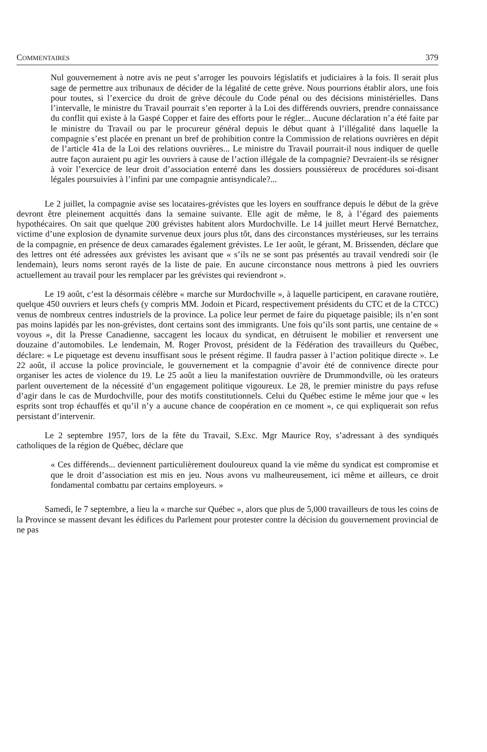COMMENTAIRES 379
Nul gouvernement à notre avis ne peut s’arroger les pouvoirs législatifs et judiciaires à la fois. Il serait plus sage de permettre aux tribunaux de décider de la légalité de cette grève. Nous pourrions établir alors, une fois pour toutes, si l’exercice du droit de grève découle du Code pénal ou des décisions ministérielles. Dans l’intervalle, le ministre du Travail pourrait s’en reporter à la Loi des différends ouvriers, prendre connaissance du conflit qui existe à la Gaspé Copper et faire des efforts pour le régler... Aucune déclaration n’a été faite par le ministre du Travail ou par le procureur général depuis le début quant à l’illégalité dans laquelle la compagnie s’est placée en prenant un bref de prohibition contre la Commission de relations ouvrières en dépit de l’article 41a de la Loi des relations ouvrières... Le ministre du Travail pourrait-il nous indiquer de quelle autre façon auraient pu agir les ouvriers à cause de l’action illégale de la compagnie? Devraient-ils se résigner à voir l’exercice de leur droit d’association enterré dans les dossiers poussiéreux de procédures soi-disant légales poursuivies à l’infini par une compagnie antisyndicale?...
Le 2 juillet, la compagnie avise ses locataires-grévistes que les loyers en souffrance depuis le début de la grève devront être pleinement acquittés dans la semaine suivante. Elle agit de même, le 8, à l’égard des paiements hypothécaires. On sait que quelque 200 grévistes habitent alors Murdochville. Le 14 juillet meurt Hervé Bernatchez, victime d’une explosion de dynamite survenue deux jours plus tôt, dans des circonstances mystérieuses, sur les terrains de la compagnie, en présence de deux camarades également grévistes. Le 1er août, le gérant, M. Brissenden, déclare que des lettres ont été adressées aux grévistes les avisant que « s’ils ne se sont pas présentés au travail vendredi soir (le lendemain), leurs noms seront rayés de la liste de paie. En aucune circonstance nous mettrons à pied les ouvriers actuellement au travail pour les remplacer par les grévistes qui reviendront ».
Le 19 août, c’est la désormais célèbre « marche sur Murdochville », à laquelle participent, en caravane routière, quelque 450 ouvriers et leurs chefs (y compris MM. Jodoin et Picard, respectivement présidents du CTC et de la CTCC) venus de nombreux centres industriels de la province. La police leur permet de faire du piquetage paisible; ils n’en sont pas moins lapidés par les non-grévistes, dont certains sont des immigrants. Une fois qu’ils sont partis, une centaine de « voyous », dit la Presse Canadienne, saccagent les locaux du syndicat, en détruisent le mobilier et renversent une douzaine d’automobiles. Le lendemain, M. Roger Provost, président de la Fédération des travailleurs du Québec, déclare: « Le piquetage est devenu insuffisant sous le présent régime. Il faudra passer à l’action politique directe ». Le 22 août, il accuse la police provinciale, le gouvernement et la compagnie d’avoir été de connivence directe pour organiser les actes de violence du 19. Le 25 août a lieu la manifestation ouvrière de Drummondville, où les orateurs parlent ouvertement de la nécessité d’un engagement politique vigoureux. Le 28, le premier ministre du pays refuse d’agir dans le cas de Murdochville, pour des motifs constitutionnels. Celui du Québec estime le même jour que « les esprits sont trop échauffés et qu’il n’y a aucune chance de coopération en ce moment », ce qui expliquerait son refus persistant d’intervenir.
Le 2 septembre 1957, lors de la fête du Travail, S.Exc. Mgr Maurice Roy, s’adressant à des syndiqués catholiques de la région de Québec, déclare que
« Ces différends... deviennent particulièrement douloureux quand la vie même du syndicat est compromise et que le droit d’association est mis en jeu. Nous avons vu malheureusement, ici même et ailleurs, ce droit fondamental combattu par certains employeurs. »
Samedi, le 7 septembre, a lieu la « marche sur Québec », alors que plus de 5,000 travailleurs de tous les coins de la Province se massent devant les édifices du Parlement pour protester contre la décision du gouvernement provincial de ne pas